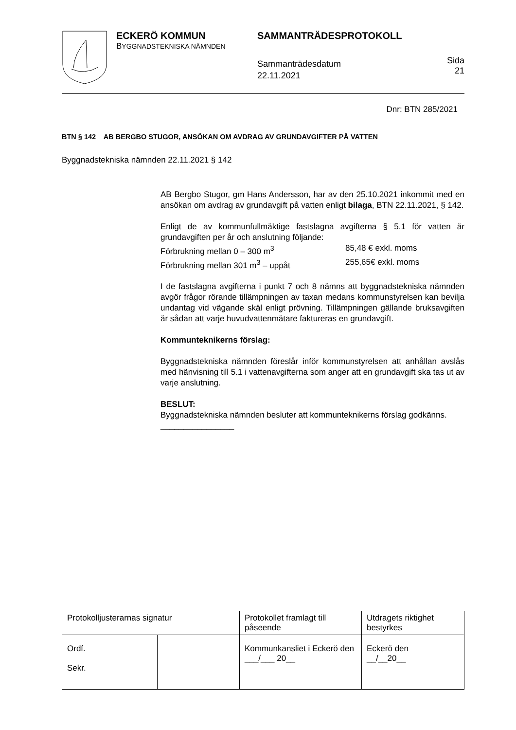ECKERÖ KOMMUN
BYGGNADSTEKNISKA NÄMNDEN
SAMMANTRÄDESPROTOKOLL
Sammanträdesdatum
22.11.2021
Sida
21
Dnr: BTN 285/2021
BTN § 142 AB BERGBO STUGOR, ANSÖKAN OM AVDRAG AV GRUNDAVGIFTER PÅ VATTEN
Byggnadstekniska nämnden 22.11.2021 § 142
AB Bergbo Stugor, gm Hans Andersson, har av den 25.10.2021 inkommit med en ansökan om avdrag av grundavgift på vatten enligt bilaga, BTN 22.11.2021, § 142.
Enligt de av kommunfullmäktige fastslagna avgifterna § 5.1 för vatten är grundavgiften per år och anslutning följande:
Förbrukning mellan 0 – 300 m<sup>3</sup> 85,48 € exkl. moms
Förbrukning mellan 301 m<sup>3</sup> – uppåt 255,65€ exkl. moms
I de fastslagna avgifterna i punkt 7 och 8 nämns att byggnadstekniska nämnden avgör frågor rörande tillämpningen av taxan medans kommunstyrelsen kan bevilja undantag vid vägande skäl enligt prövning. Tillämpningen gällande bruksavgiften är sådan att varje huvudvattenmätare faktureras en grundavgift.
Kommunteknikerns förslag:
Byggnadstekniska nämnden föreslår inför kommunstyrelsen att anhållan avslås med hänvisning till 5.1 i vattenavgifterna som anger att en grundavgift ska tas ut av varje anslutning.
BESLUT:
Byggnadstekniska nämnden besluter att kommunteknikerns förslag godkänns.
________________
| Protokolljusterarnas signatur | | Protokollet framlagt till påseende | Utdragets riktighet bestyrkes |
| Ordf. Sekr. | | Kommunkansliet i Eckerö den ___/___ 20__ | Eckerö den __/__20__ |